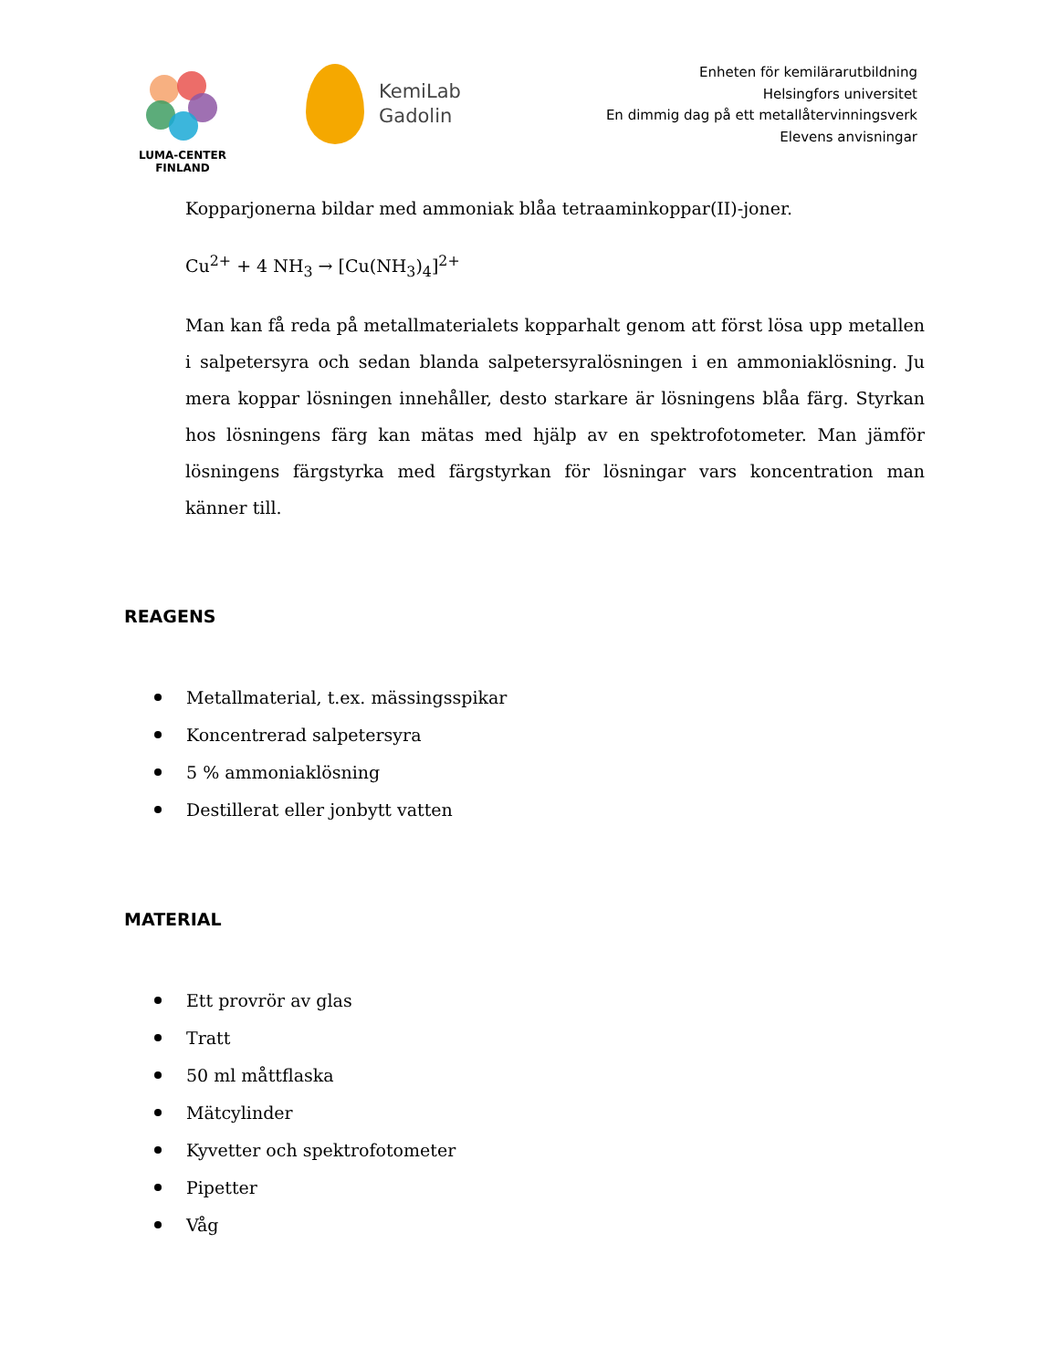LUMA-CENTER
FINLAND
KemiLab
Gadolin
Enheten för kemilärarutbildning
Helsingfors universitet
En dimmig dag på ett metallåtervinningsverk
Elevens anvisningar
Kopparjonerna bildar med ammoniak blåa tetraaminkoppar(II)-joner.
Cu<sup>2+</sup> + 4 NH<sub>3</sub> → [Cu(NH<sub>3</sub>)<sub>4</sub>]<sup>2+</sup>
Man kan få reda på metallmaterialets kopparhalt genom att först lösa upp metallen i salpetersyra och sedan blanda salpetersyralösningen i en ammoniaklösning. Ju mera koppar lösningen innehåller, desto starkare är lösningens blåa färg. Styrkan hos lösningens färg kan mätas med hjälp av en spektrofotometer. Man jämför lösningens färgstyrka med färgstyrkan för lösningar vars koncentration man känner till.
REAGENS
Metallmaterial, t.ex. mässingsspikar
Koncentrerad salpetersyra
5 % ammoniaklösning
Destillerat eller jonbytt vatten
MATERIAL
Ett provrör av glas
Tratt
50 ml måttflaska
Mätcylinder
Kyvetter och spektrofotometer
Pipetter
Våg